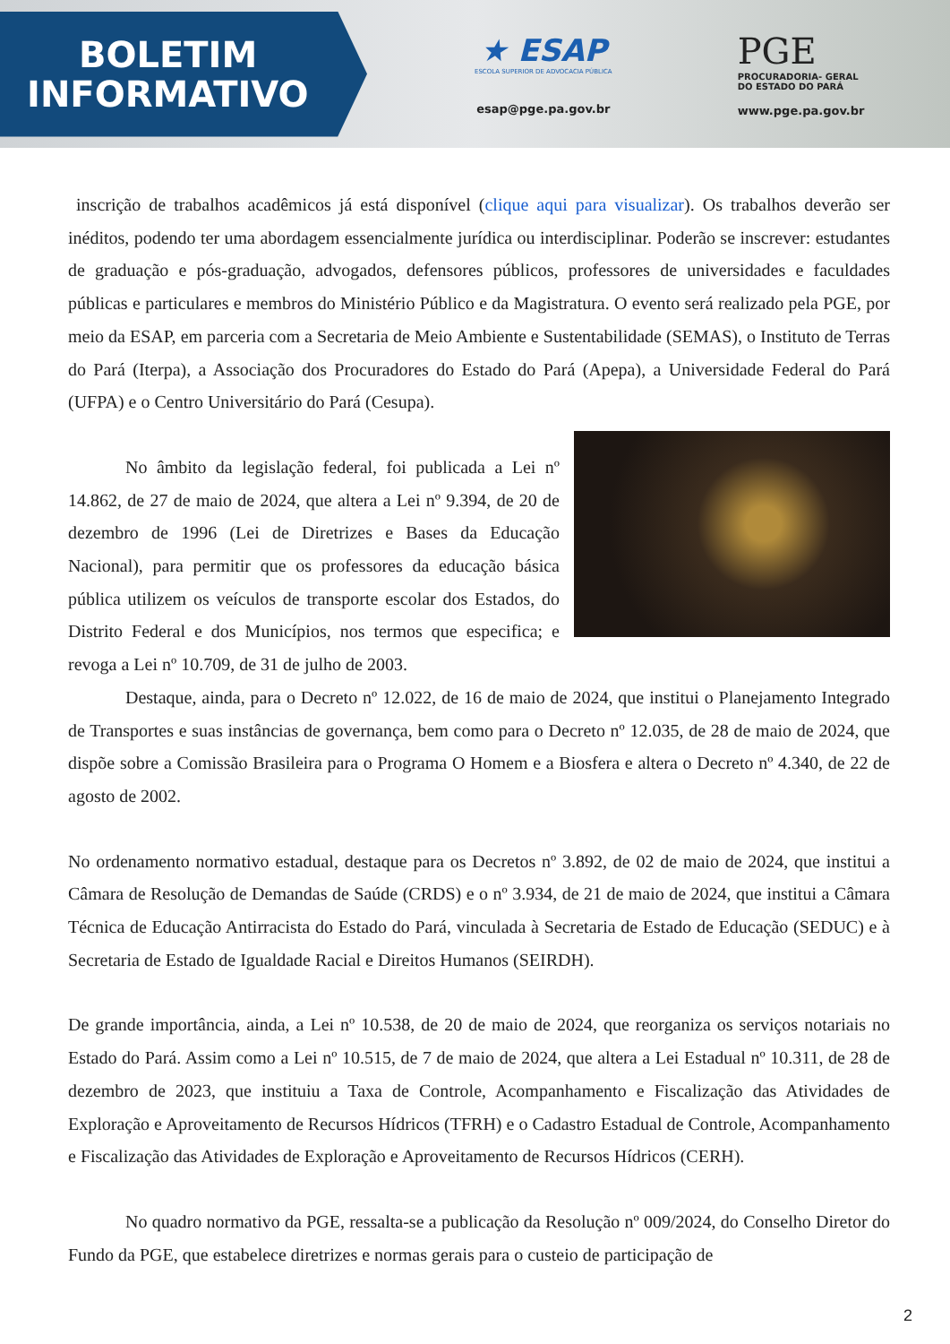BOLETIM
INFORMATIVO
★ ESAP
ESCOLA SUPERIOR DE ADVOCACIA PÚBLICA
esap@pge.pa.gov.br
PGE
PROCURADORIA- GERAL
DO ESTADO DO PARÁ
www.pge.pa.gov.br
inscrição de trabalhos acadêmicos já está disponível (clique aqui para visualizar). Os trabalhos deverão ser inéditos, podendo ter uma abordagem essencialmente jurídica ou interdisciplinar. Poderão se inscrever: estudantes de graduação e pós-graduação, advogados, defensores públicos, professores de universidades e faculdades públicas e particulares e membros do Ministério Público e da Magistratura. O evento será realizado pela PGE, por meio da ESAP, em parceria com a Secretaria de Meio Ambiente e Sustentabilidade (SEMAS), o Instituto de Terras do Pará (Iterpa), a Associação dos Procuradores do Estado do Pará (Apepa), a Universidade Federal do Pará (UFPA) e o Centro Universitário do Pará (Cesupa).
No âmbito da legislação federal, foi publicada a Lei nº 14.862, de 27 de maio de 2024, que altera a Lei nº 9.394, de 20 de dezembro de 1996 (Lei de Diretrizes e Bases da Educação Nacional), para permitir que os professores da educação básica pública utilizem os veículos de transporte escolar dos Estados, do Distrito Federal e dos Municípios, nos termos que especifica; e revoga a Lei nº 10.709, de 31 de julho de 2003.
Destaque, ainda, para o Decreto nº 12.022, de 16 de maio de 2024, que institui o Planejamento Integrado de Transportes e suas instâncias de governança, bem como para o Decreto nº 12.035, de 28 de maio de 2024, que dispõe sobre a Comissão Brasileira para o Programa O Homem e a Biosfera e altera o Decreto nº 4.340, de 22 de agosto de 2002.
No ordenamento normativo estadual, destaque para os Decretos nº 3.892, de 02 de maio de 2024, que institui a Câmara de Resolução de Demandas de Saúde (CRDS) e o nº 3.934, de 21 de maio de 2024, que institui a Câmara Técnica de Educação Antirracista do Estado do Pará, vinculada à Secretaria de Estado de Educação (SEDUC) e à Secretaria de Estado de Igualdade Racial e Direitos Humanos (SEIRDH).
De grande importância, ainda, a Lei nº 10.538, de 20 de maio de 2024, que reorganiza os serviços notariais no Estado do Pará. Assim como a Lei nº 10.515, de 7 de maio de 2024, que altera a Lei Estadual nº 10.311, de 28 de dezembro de 2023, que instituiu a Taxa de Controle, Acompanhamento e Fiscalização das Atividades de Exploração e Aproveitamento de Recursos Hídricos (TFRH) e o Cadastro Estadual de Controle, Acompanhamento e Fiscalização das Atividades de Exploração e Aproveitamento de Recursos Hídricos (CERH).
No quadro normativo da PGE, ressalta-se a publicação da Resolução nº 009/2024, do Conselho Diretor do Fundo da PGE, que estabelece diretrizes e normas gerais para o custeio de participação de
2